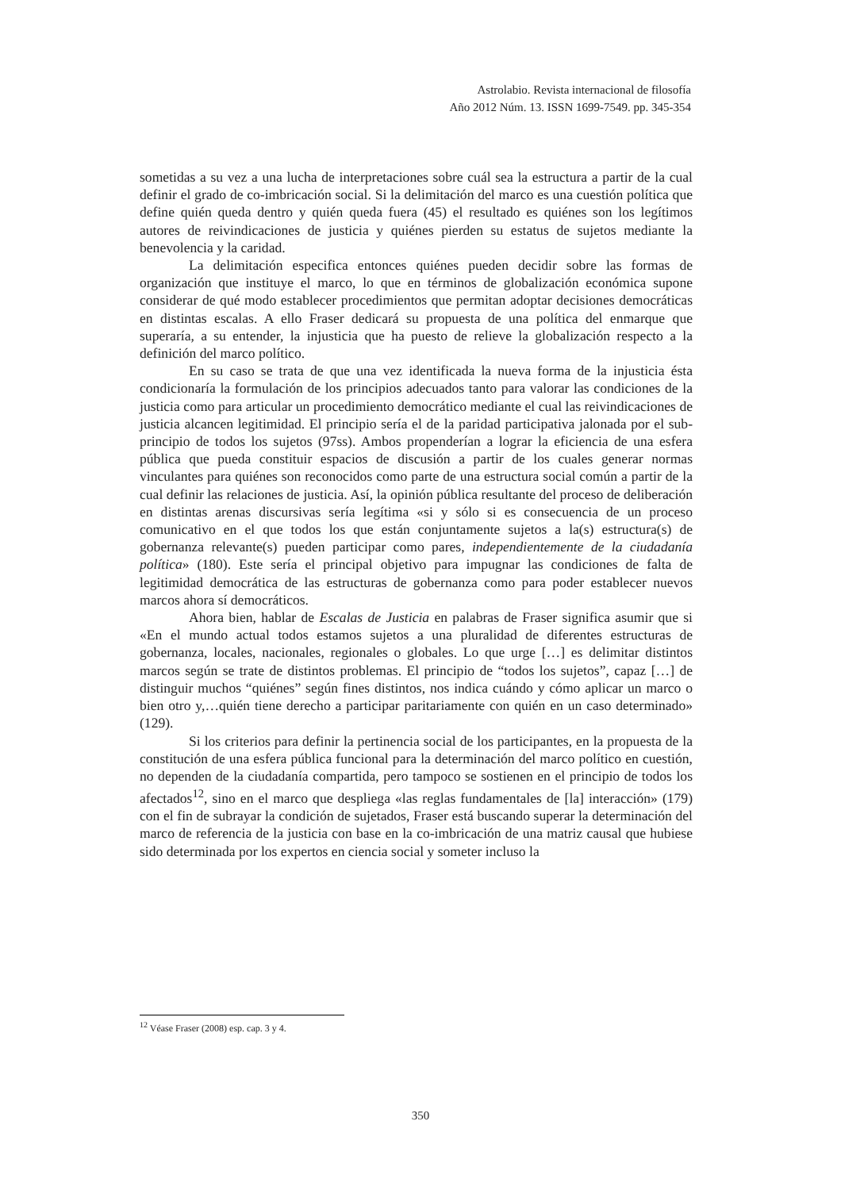Astrolabio. Revista internacional de filosofía
Año 2012 Núm. 13. ISSN 1699-7549. pp. 345-354
sometidas a su vez a una lucha de interpretaciones sobre cuál sea la estructura a partir de la cual definir el grado de co-imbricación social. Si la delimitación del marco es una cuestión política que define quién queda dentro y quién queda fuera (45) el resultado es quiénes son los legítimos autores de reivindicaciones de justicia y quiénes pierden su estatus de sujetos mediante la benevolencia y la caridad.
La delimitación especifica entonces quiénes pueden decidir sobre las formas de organización que instituye el marco, lo que en términos de globalización económica supone considerar de qué modo establecer procedimientos que permitan adoptar decisiones democráticas en distintas escalas. A ello Fraser dedicará su propuesta de una política del enmarque que superaría, a su entender, la injusticia que ha puesto de relieve la globalización respecto a la definición del marco político.
En su caso se trata de que una vez identificada la nueva forma de la injusticia ésta condicionaría la formulación de los principios adecuados tanto para valorar las condiciones de la justicia como para articular un procedimiento democrático mediante el cual las reivindicaciones de justicia alcancen legitimidad. El principio sería el de la paridad participativa jalonada por el sub-principio de todos los sujetos (97ss). Ambos propenderían a lograr la eficiencia de una esfera pública que pueda constituir espacios de discusión a partir de los cuales generar normas vinculantes para quiénes son reconocidos como parte de una estructura social común a partir de la cual definir las relaciones de justicia. Así, la opinión pública resultante del proceso de deliberación en distintas arenas discursivas sería legítima «si y sólo si es consecuencia de un proceso comunicativo en el que todos los que están conjuntamente sujetos a la(s) estructura(s) de gobernanza relevante(s) pueden participar como pares, independientemente de la ciudadanía política» (180). Este sería el principal objetivo para impugnar las condiciones de falta de legitimidad democrática de las estructuras de gobernanza como para poder establecer nuevos marcos ahora sí democráticos.
Ahora bien, hablar de Escalas de Justicia en palabras de Fraser significa asumir que si «En el mundo actual todos estamos sujetos a una pluralidad de diferentes estructuras de gobernanza, locales, nacionales, regionales o globales. Lo que urge […] es delimitar distintos marcos según se trate de distintos problemas. El principio de “todos los sujetos”, capaz […] de distinguir muchos “quiénes” según fines distintos, nos indica cuándo y cómo aplicar un marco o bien otro y,…quién tiene derecho a participar paritariamente con quién en un caso determinado» (129).
Si los criterios para definir la pertinencia social de los participantes, en la propuesta de la constitución de una esfera pública funcional para la determinación del marco político en cuestión, no dependen de la ciudadanía compartida, pero tampoco se sostienen en el principio de todos los afectados<sup>12</sup>, sino en el marco que despliega «las reglas fundamentales de [la] interacción» (179) con el fin de subrayar la condición de sujetados, Fraser está buscando superar la determinación del marco de referencia de la justicia con base en la co-imbricación de una matriz causal que hubiese sido determinada por los expertos en ciencia social y someter incluso la
<sup>12</sup> Véase Fraser (2008) esp. cap. 3 y 4.
350